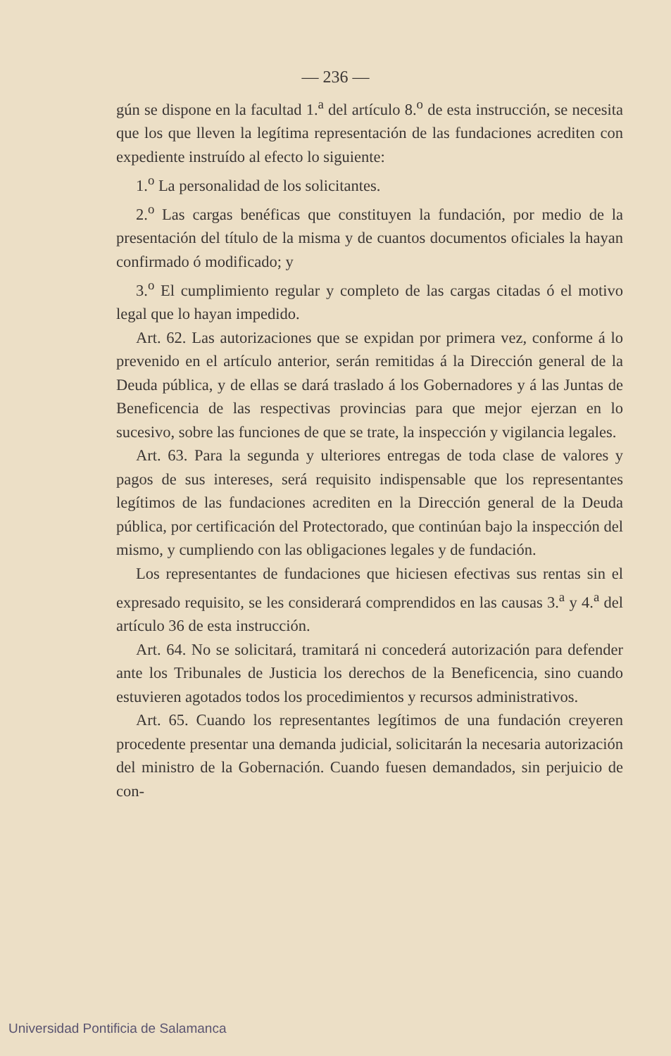— 236 —
gún se dispone en la facultad 1.<sup>a</sup> del artículo 8.<sup>o</sup> de esta instrucción, se necesita que los que lleven la legítima representación de las fundaciones acrediten con expediente instruído al efecto lo siguiente:
1.<sup>o</sup> La personalidad de los solicitantes.
2.<sup>o</sup> Las cargas benéficas que constituyen la fundación, por medio de la presentación del título de la misma y de cuantos documentos oficiales la hayan confirmado ó modificado; y
3.<sup>o</sup> El cumplimiento regular y completo de las cargas citadas ó el motivo legal que lo hayan impedido.
Art. 62. Las autorizaciones que se expidan por primera vez, conforme á lo prevenido en el artículo anterior, serán remitidas á la Dirección general de la Deuda pública, y de ellas se dará traslado á los Gobernadores y á las Juntas de Beneficencia de las respectivas provincias para que mejor ejerzan en lo sucesivo, sobre las funciones de que se trate, la inspección y vigilancia legales.
Art. 63. Para la segunda y ulteriores entregas de toda clase de valores y pagos de sus intereses, será requisito indispensable que los representantes legítimos de las fundaciones acrediten en la Dirección general de la Deuda pública, por certificación del Protectorado, que continúan bajo la inspección del mismo, y cumpliendo con las obligaciones legales y de fundación.
Los representantes de fundaciones que hiciesen efectivas sus rentas sin el expresado requisito, se les considerará comprendidos en las causas 3.<sup>a</sup> y 4.<sup>a</sup> del artículo 36 de esta instrucción.
Art. 64. No se solicitará, tramitará ni concederá autorización para defender ante los Tribunales de Justicia los derechos de la Beneficencia, sino cuando estuvieren agotados todos los procedimientos y recursos administrativos.
Art. 65. Cuando los representantes legítimos de una fundación creyeren procedente presentar una demanda judicial, solicitarán la necesaria autorización del ministro de la Gobernación. Cuando fuesen demandados, sin perjuicio de con-
Universidad Pontificia de Salamanca